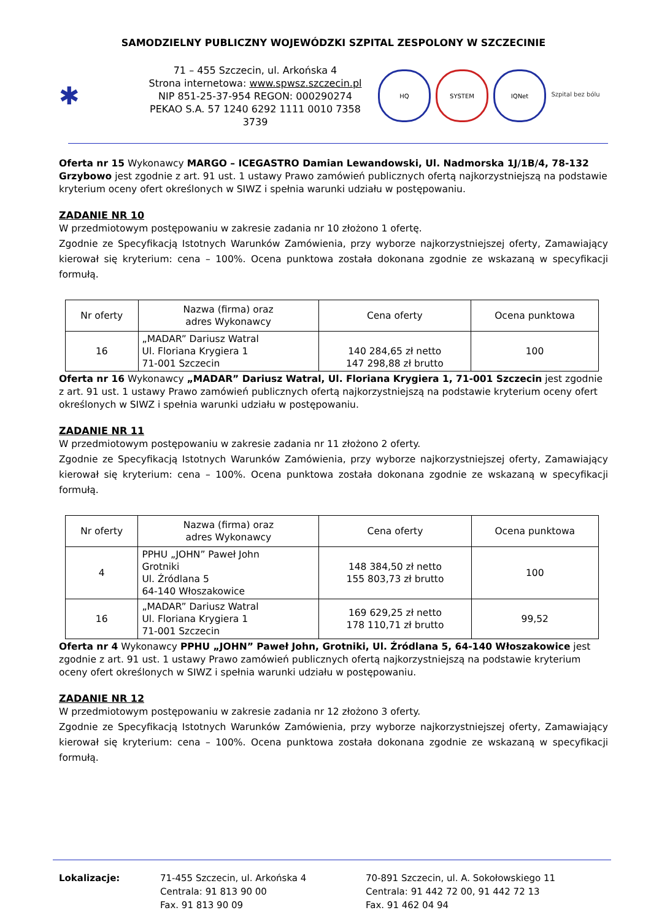SAMODZIELNY PUBLICZNY WOJEWÓDZKI SZPITAL ZESPOLONY W SZCZECINIE
✱
71 – 455 Szczecin, ul. Arkońska 4
Strona internetowa: www.spwsz.szczecin.pl
NIP 851-25-37-954 REGON: 000290274
PEKAO S.A. 57 1240 6292 1111 0010 7358 3739
HQ SYSTEM IQNet Szpital bez bólu
Oferta nr 15 Wykonawcy MARGO – ICEGASTRO Damian Lewandowski, Ul. Nadmorska 1J/1B/4, 78-132 Grzybowo jest zgodnie z art. 91 ust. 1 ustawy Prawo zamówień publicznych ofertą najkorzystniejszą na podstawie kryterium oceny ofert określonych w SIWZ i spełnia warunki udziału w postępowaniu.
ZADANIE NR 10
W przedmiotowym postępowaniu w zakresie zadania nr 10 złożono 1 ofertę.
Zgodnie ze Specyfikacją Istotnych Warunków Zamówienia, przy wyborze najkorzystniejszej oferty, Zamawiający kierował się kryterium: cena – 100%. Ocena punktowa została dokonana zgodnie ze wskazaną w specyfikacji formułą.
| Nr oferty | Nazwa (firma) oraz adres Wykonawcy | Cena oferty | Ocena punktowa |
| --- | --- | --- | --- |
| 16 | „MADAR” Dariusz Watral Ul. Floriana Krygiera 1 71-001 Szczecin | 140 284,65 zł netto 147 298,88 zł brutto | 100 |
Oferta nr 16 Wykonawcy „MADAR” Dariusz Watral, Ul. Floriana Krygiera 1, 71-001 Szczecin jest zgodnie z art. 91 ust. 1 ustawy Prawo zamówień publicznych ofertą najkorzystniejszą na podstawie kryterium oceny ofert określonych w SIWZ i spełnia warunki udziału w postępowaniu.
ZADANIE NR 11
W przedmiotowym postępowaniu w zakresie zadania nr 11 złożono 2 oferty.
Zgodnie ze Specyfikacją Istotnych Warunków Zamówienia, przy wyborze najkorzystniejszej oferty, Zamawiający kierował się kryterium: cena – 100%. Ocena punktowa została dokonana zgodnie ze wskazaną w specyfikacji formułą.
| Nr oferty | Nazwa (firma) oraz adres Wykonawcy | Cena oferty | Ocena punktowa |
| --- | --- | --- | --- |
| 4 | PPHU „JOHN” Paweł John Grotniki Ul. Źródlana 5 64-140 Włoszakowice | 148 384,50 zł netto 155 803,73 zł brutto | 100 |
| 16 | „MADAR” Dariusz Watral Ul. Floriana Krygiera 1 71-001 Szczecin | 169 629,25 zł netto 178 110,71 zł brutto | 99,52 |
Oferta nr 4 Wykonawcy PPHU „JOHN” Paweł John, Grotniki, Ul. Źródlana 5, 64-140 Włoszakowice jest zgodnie z art. 91 ust. 1 ustawy Prawo zamówień publicznych ofertą najkorzystniejszą na podstawie kryterium oceny ofert określonych w SIWZ i spełnia warunki udziału w postępowaniu.
ZADANIE NR 12
W przedmiotowym postępowaniu w zakresie zadania nr 12 złożono 3 oferty.
Zgodnie ze Specyfikacją Istotnych Warunków Zamówienia, przy wyborze najkorzystniejszej oferty, Zamawiający kierował się kryterium: cena – 100%. Ocena punktowa została dokonana zgodnie ze wskazaną w specyfikacji formułą.
Lokalizacje: 71-455 Szczecin, ul. Arkońska 4
Centrala: 91 813 90 00
Fax. 91 813 90 09
70-891 Szczecin, ul. A. Sokołowskiego 11
Centrala: 91 442 72 00, 91 442 72 13
Fax. 91 462 04 94